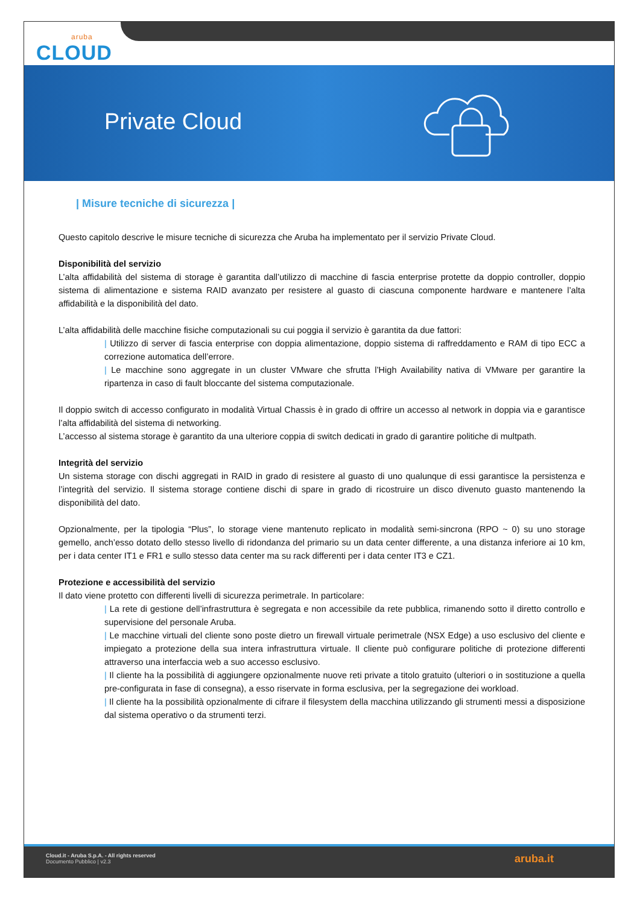aruba
CLOUD
Private Cloud
| Misure tecniche di sicurezza |
Questo capitolo descrive le misure tecniche di sicurezza che Aruba ha implementato per il servizio Private Cloud.
Disponibilità del servizio
L’alta affidabilità del sistema di storage è garantita dall’utilizzo di macchine di fascia enterprise protette da doppio controller, doppio sistema di alimentazione e sistema RAID avanzato per resistere al guasto di ciascuna componente hardware e mantenere l’alta affidabilità e la disponibilità del dato.
L’alta affidabilità delle macchine fisiche computazionali su cui poggia il servizio è garantita da due fattori:
| Utilizzo di server di fascia enterprise con doppia alimentazione, doppio sistema di raffreddamento e RAM di tipo ECC a correzione automatica dell’errore.
| Le macchine sono aggregate in un cluster VMware che sfrutta l’High Availability nativa di VMware per garantire la ripartenza in caso di fault bloccante del sistema computazionale.
Il doppio switch di accesso configurato in modalità Virtual Chassis è in grado di offrire un accesso al network in doppia via e garantisce l’alta affidabilità del sistema di networking.
L’accesso al sistema storage è garantito da una ulteriore coppia di switch dedicati in grado di garantire politiche di multpath.
Integrità del servizio
Un sistema storage con dischi aggregati in RAID in grado di resistere al guasto di uno qualunque di essi garantisce la persistenza e l’integrità del servizio. Il sistema storage contiene dischi di spare in grado di ricostruire un disco divenuto guasto mantenendo la disponibilità del dato.
Opzionalmente, per la tipologia “Plus”, lo storage viene mantenuto replicato in modalità semi-sincrona (RPO ~ 0) su uno storage gemello, anch’esso dotato dello stesso livello di ridondanza del primario su un data center differente, a una distanza inferiore ai 10 km, per i data center IT1 e FR1 e sullo stesso data center ma su rack differenti per i data center IT3 e CZ1.
Protezione e accessibilità del servizio
Il dato viene protetto con differenti livelli di sicurezza perimetrale. In particolare:
| La rete di gestione dell’infrastruttura è segregata e non accessibile da rete pubblica, rimanendo sotto il diretto controllo e supervisione del personale Aruba.
| Le macchine virtuali del cliente sono poste dietro un firewall virtuale perimetrale (NSX Edge) a uso esclusivo del cliente e impiegato a protezione della sua intera infrastruttura virtuale. Il cliente può configurare politiche di protezione differenti attraverso una interfaccia web a suo accesso esclusivo.
| Il cliente ha la possibilità di aggiungere opzionalmente nuove reti private a titolo gratuito (ulteriori o in sostituzione a quella pre-configurata in fase di consegna), a esso riservate in forma esclusiva, per la segregazione dei workload.
| Il cliente ha la possibilità opzionalmente di cifrare il filesystem della macchina utilizzando gli strumenti messi a disposizione dal sistema operativo o da strumenti terzi.
Cloud.it - Aruba S.p.A. - All rights reserved
Documento Pubblico | v2.3
aruba.it